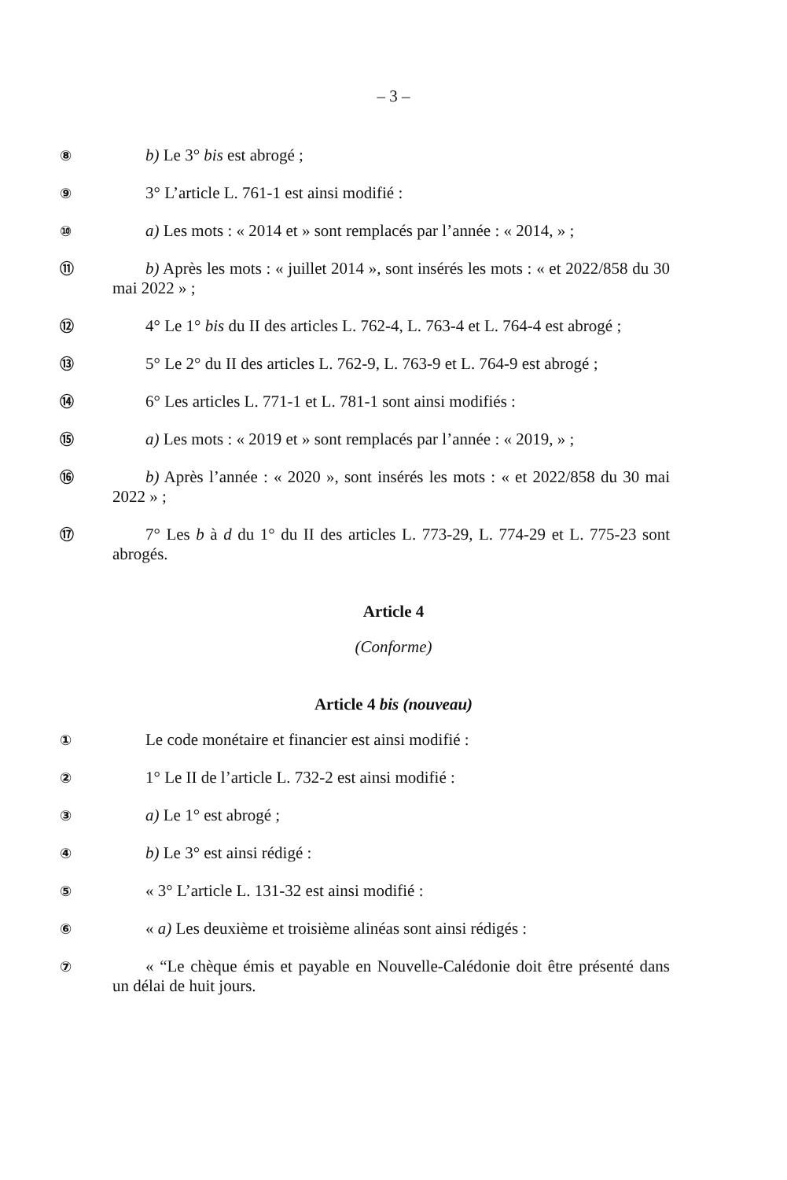– 3 –
⑧
b) Le 3° bis est abrogé ;
⑨
3° L’article L. 761-1 est ainsi modifié :
⑩
a) Les mots : « 2014 et » sont remplacés par l’année : « 2014, » ;
⑪
b) Après les mots : « juillet 2014 », sont insérés les mots : « et 2022/858 du 30 mai 2022 » ;
⑫
4° Le 1° bis du II des articles L. 762-4, L. 763-4 et L. 764-4 est abrogé ;
⑬
5° Le 2° du II des articles L. 762-9, L. 763-9 et L. 764-9 est abrogé ;
⑭
6° Les articles L. 771-1 et L. 781-1 sont ainsi modifiés :
⑮
a) Les mots : « 2019 et » sont remplacés par l’année : « 2019, » ;
⑯
b) Après l’année : « 2020 », sont insérés les mots : « et 2022/858 du 30 mai 2022 » ;
⑰
7° Les b à d du 1° du II des articles L. 773-29, L. 774-29 et L. 775-23 sont abrogés.
Article 4
(Conforme)
Article 4 bis (nouveau)
①
Le code monétaire et financier est ainsi modifié :
②
1° Le II de l’article L. 732-2 est ainsi modifié :
③
a) Le 1° est abrogé ;
④
b) Le 3° est ainsi rédigé :
⑤
« 3° L’article L. 131-32 est ainsi modifié :
⑥
« a) Les deuxième et troisième alinéas sont ainsi rédigés :
⑦
« “Le chèque émis et payable en Nouvelle-Calédonie doit être présenté dans un délai de huit jours.